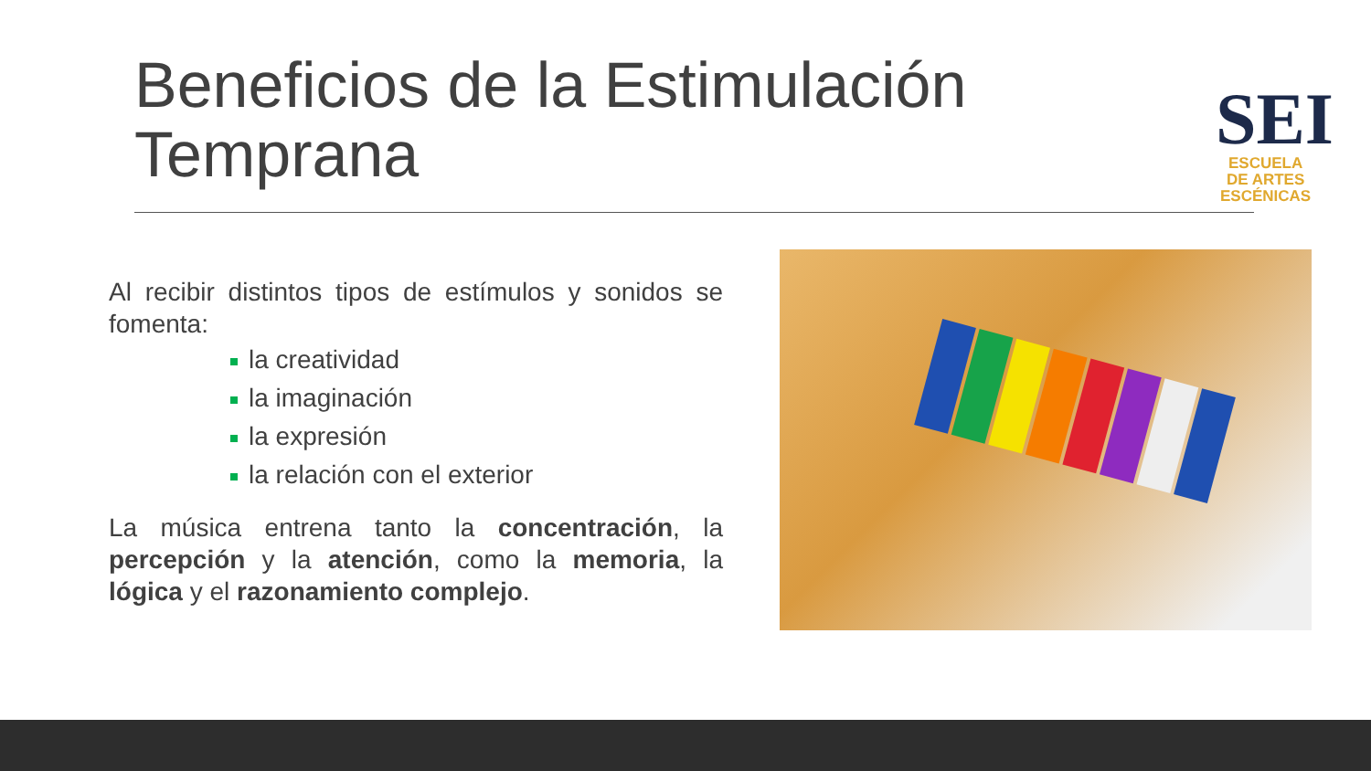Beneficios de la Estimulación
Temprana
SEI
ESCUELA
DE ARTES
ESCÉNICAS
Al recibir distintos tipos de estímulos y sonidos se fomenta:
la creatividad
la imaginación
la expresión
la relación con el exterior
La música entrena tanto la concentración, la percepción y la atención, como la memoria, la lógica y el razonamiento complejo.